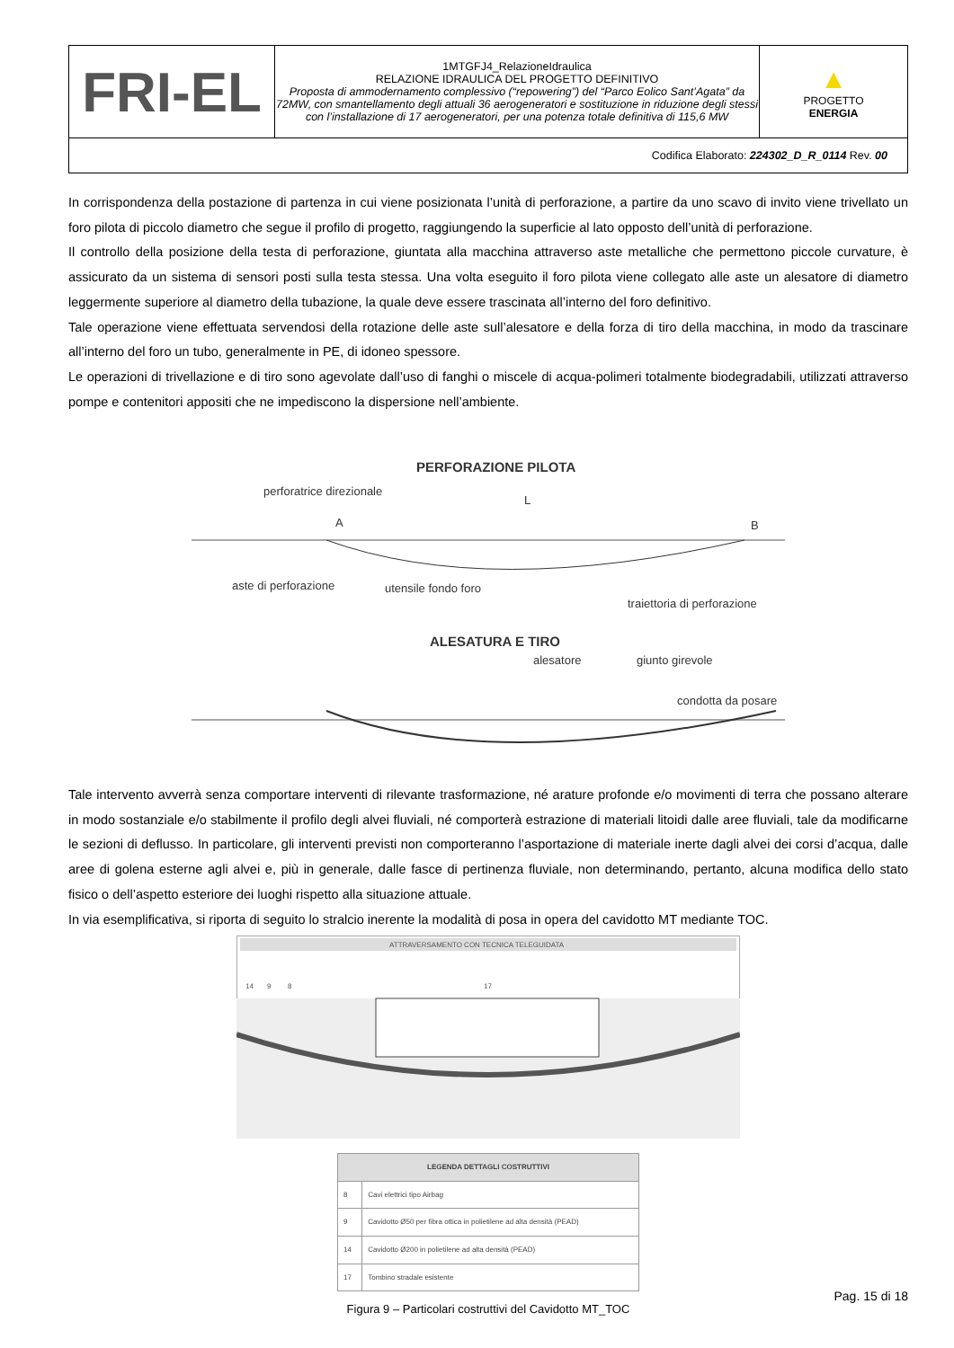| FRI-EL | 1MTGFJ4_RelazioneIdraulica RELAZIONE IDRAULICA DEL PROGETTO DEFINITIVO Proposta di ammodernamento complessivo (“repowering”) del “Parco Eolico Sant’Agata” da 72MW, con smantellamento degli attuali 36 aerogeneratori e sostituzione in riduzione degli stessi con l’installazione di 17 aerogeneratori, per una potenza totale definitiva di 115,6 MW | ▲ PROGETTO ENERGIA |
| Codifica Elaborato: 224302_D_R_0114 Rev. 00 | | |
In corrispondenza della postazione di partenza in cui viene posizionata l’unità di perforazione, a partire da uno scavo di invito viene trivellato un foro pilota di piccolo diametro che segue il profilo di progetto, raggiungendo la superficie al lato opposto dell’unità di perforazione.
Il controllo della posizione della testa di perforazione, giuntata alla macchina attraverso aste metalliche che permettono piccole curvature, è assicurato da un sistema di sensori posti sulla testa stessa. Una volta eseguito il foro pilota viene collegato alle aste un alesatore di diametro leggermente superiore al diametro della tubazione, la quale deve essere trascinata all’interno del foro definitivo.
Tale operazione viene effettuata servendosi della rotazione delle aste sull’alesatore e della forza di tiro della macchina, in modo da trascinare all’interno del foro un tubo, generalmente in PE, di idoneo spessore.
Le operazioni di trivellazione e di tiro sono agevolate dall’uso di fanghi o miscele di acqua-polimeri totalmente biodegradabili, utilizzati attraverso pompe e contenitori appositi che ne impediscono la dispersione nell’ambiente.
PERFORAZIONE PILOTA
perforatrice direzionale
L
A
B
aste di perforazione
utensile fondo foro
traiettoria di perforazione
ALESATURA E TIRO
alesatore
giunto girevole
condotta da posare
Tale intervento avverrà senza comportare interventi di rilevante trasformazione, né arature profonde e/o movimenti di terra che possano alterare in modo sostanziale e/o stabilmente il profilo degli alvei fluviali, né comporterà estrazione di materiali litoidi dalle aree fluviali, tale da modificarne le sezioni di deflusso. In particolare, gli interventi previsti non comporteranno l’asportazione di materiale inerte dagli alvei dei corsi d’acqua, dalle aree di golena esterne agli alvei e, più in generale, dalle fasce di pertinenza fluviale, non determinando, pertanto, alcuna modifica dello stato fisico o dell’aspetto esteriore dei luoghi rispetto alla situazione attuale.
In via esemplificativa, si riporta di seguito lo stralcio inerente la modalità di posa in opera del cavidotto MT mediante TOC.
ATTRAVERSAMENTO CON TECNICA TELEGUIDATA
14
9
8
17
| LEGENDA DETTAGLI COSTRUTTIVI | |
| --- | --- |
| 8 | Cavi elettrici tipo Airbag |
| 9 | Cavidotto Ø50 per fibra ottica in polietilene ad alta densità (PEAD) |
| 14 | Cavidotto Ø200 in polietilene ad alta densità (PEAD) |
| 17 | Tombino stradale esistente |
Figura 9 – Particolari costruttivi del Cavidotto MT_TOC
Pag. 15 di 18